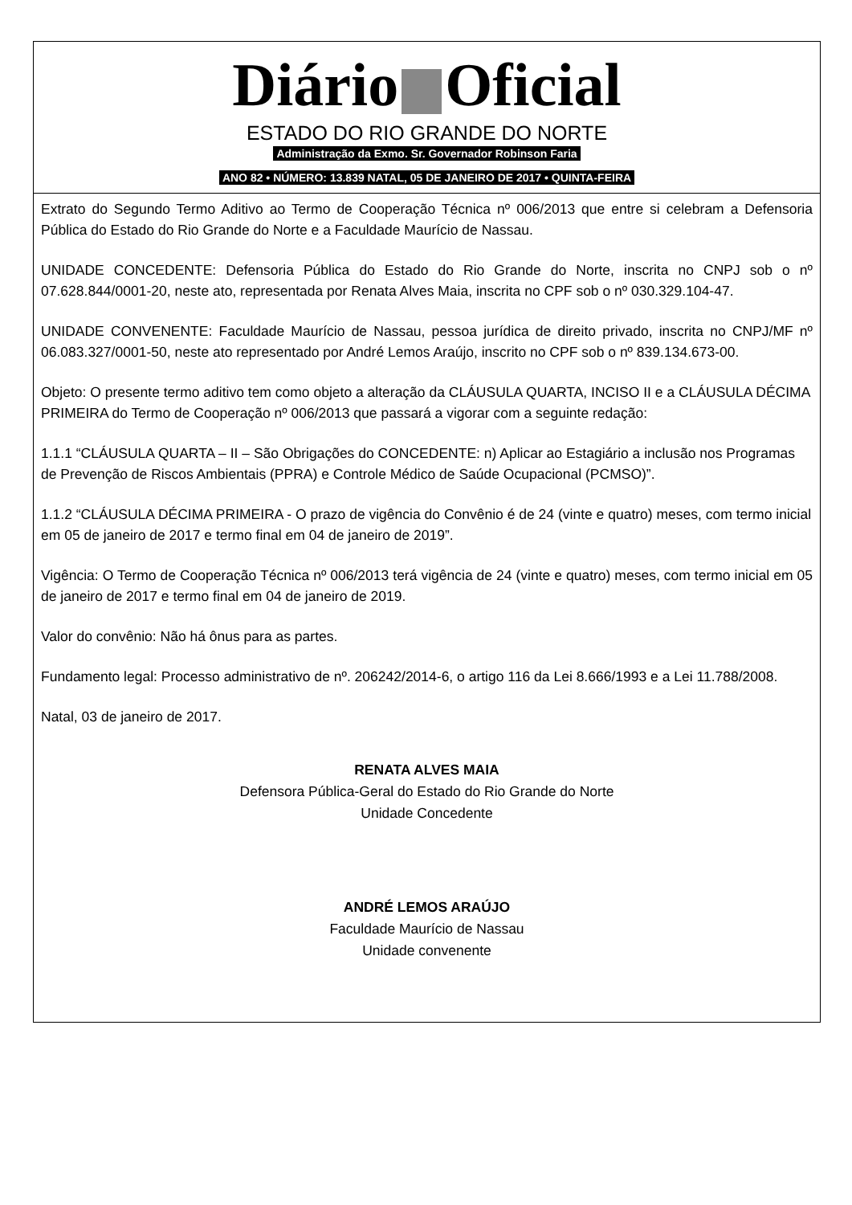Diário Oficial
ESTADO DO RIO GRANDE DO NORTE
Administração da Exmo. Sr. Governador Robinson Faria
ANO 82 • NÚMERO: 13.839 NATAL, 05 DE JANEIRO DE 2017 • QUINTA-FEIRA
Extrato do Segundo Termo Aditivo ao Termo de Cooperação Técnica nº 006/2013 que entre si celebram a Defensoria Pública do Estado do Rio Grande do Norte e a Faculdade Maurício de Nassau.
UNIDADE CONCEDENTE: Defensoria Pública do Estado do Rio Grande do Norte, inscrita no CNPJ sob o nº 07.628.844/0001-20, neste ato, representada por Renata Alves Maia, inscrita no CPF sob o nº 030.329.104-47.
UNIDADE CONVENENTE: Faculdade Maurício de Nassau, pessoa jurídica de direito privado, inscrita no CNPJ/MF nº 06.083.327/0001-50, neste ato representado por André Lemos Araújo, inscrito no CPF sob o nº 839.134.673-00.
Objeto: O presente termo aditivo tem como objeto a alteração da CLÁUSULA QUARTA, INCISO II e a CLÁUSULA DÉCIMA PRIMEIRA do Termo de Cooperação nº 006/2013 que passará a vigorar com a seguinte redação:
1.1.1 “CLÁUSULA QUARTA – II – São Obrigações do CONCEDENTE: n) Aplicar ao Estagiário a inclusão nos Programas de Prevenção de Riscos Ambientais (PPRA) e Controle Médico de Saúde Ocupacional (PCMSO)”.
1.1.2 “CLÁUSULA DÉCIMA PRIMEIRA - O prazo de vigência do Convênio é de 24 (vinte e quatro) meses, com termo inicial em 05 de janeiro de 2017 e termo final em 04 de janeiro de 2019”.
Vigência: O Termo de Cooperação Técnica nº 006/2013 terá vigência de 24 (vinte e quatro) meses, com termo inicial em 05 de janeiro de 2017 e termo final em 04 de janeiro de 2019.
Valor do convênio: Não há ônus para as partes.
Fundamento legal: Processo administrativo de nº. 206242/2014-6, o artigo 116 da Lei 8.666/1993 e a Lei 11.788/2008.
Natal, 03 de janeiro de 2017.
RENATA ALVES MAIA
Defensora Pública-Geral do Estado do Rio Grande do Norte
Unidade Concedente
ANDRÉ LEMOS ARAÚJO
Faculdade Maurício de Nassau
Unidade convenente